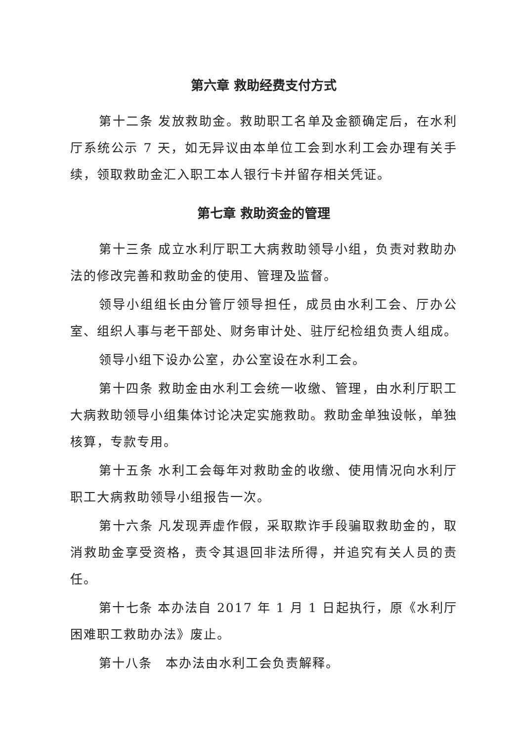第六章 救助经费支付方式
第十二条 发放救助金。救助职工名单及金额确定后，在水利厅系统公示 7 天，如无异议由本单位工会到水利工会办理有关手续，领取救助金汇入职工本人银行卡并留存相关凭证。
第七章 救助资金的管理
第十三条 成立水利厅职工大病救助领导小组，负责对救助办法的修改完善和救助金的使用、管理及监督。
领导小组组长由分管厅领导担任，成员由水利工会、厅办公室、组织人事与老干部处、财务审计处、驻厅纪检组负责人组成。
领导小组下设办公室，办公室设在水利工会。
第十四条 救助金由水利工会统一收缴、管理，由水利厅职工大病救助领导小组集体讨论决定实施救助。救助金单独设帐，单独核算，专款专用。
第十五条 水利工会每年对救助金的收缴、使用情况向水利厅职工大病救助领导小组报告一次。
第十六条 凡发现弄虚作假，采取欺诈手段骗取救助金的，取消救助金享受资格，责令其退回非法所得，并追究有关人员的责任。
第十七条 本办法自 2017 年 1 月 1 日起执行，原《水利厅困难职工救助办法》废止。
第十八条　本办法由水利工会负责解释。